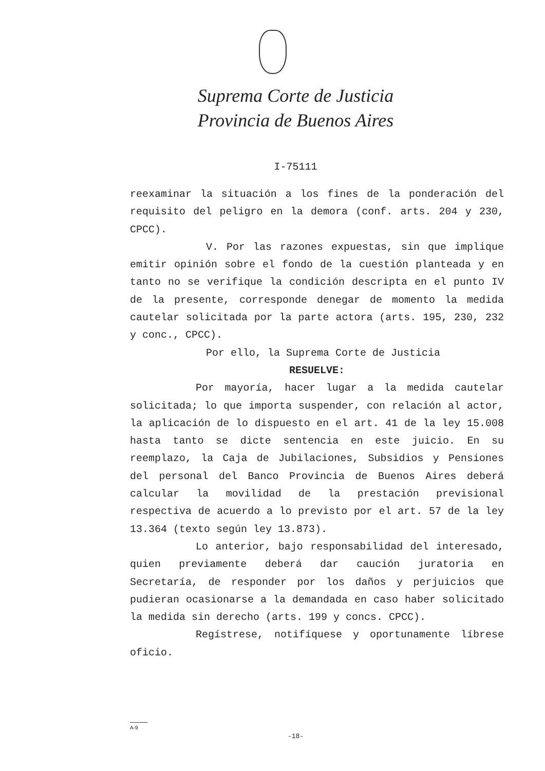Suprema Corte de Justicia
Provincia de Buenos Aires
I-75111
reexaminar la situación a los fines de la ponderación del requisito del peligro en la demora (conf. arts. 204 y 230, CPCC).
V. Por las razones expuestas, sin que implique emitir opinión sobre el fondo de la cuestión planteada y en tanto no se verifique la condición descripta en el punto IV de la presente, corresponde denegar de momento la medida cautelar solicitada por la parte actora (arts. 195, 230, 232 y conc., CPCC).
Por ello, la Suprema Corte de Justicia
RESUELVE:
Por mayoría, hacer lugar a la medida cautelar solicitada; lo que importa suspender, con relación al actor, la aplicación de lo dispuesto en el art. 41 de la ley 15.008 hasta tanto se dicte sentencia en este juicio. En su reemplazo, la Caja de Jubilaciones, Subsidios y Pensiones del personal del Banco Provincia de Buenos Aires deberá calcular la movilidad de la prestación previsional respectiva de acuerdo a lo previsto por el art. 57 de la ley 13.364 (texto según ley 13.873).
Lo anterior, bajo responsabilidad del interesado, quien previamente deberá dar caución juratoria en Secretaría, de responder por los daños y perjuicios que pudieran ocasionarse a la demandada en caso haber solicitado la medida sin derecho (arts. 199 y concs. CPCC).
Regístrese, notifíquese y oportunamente líbrese oficio.
A-9
-18-